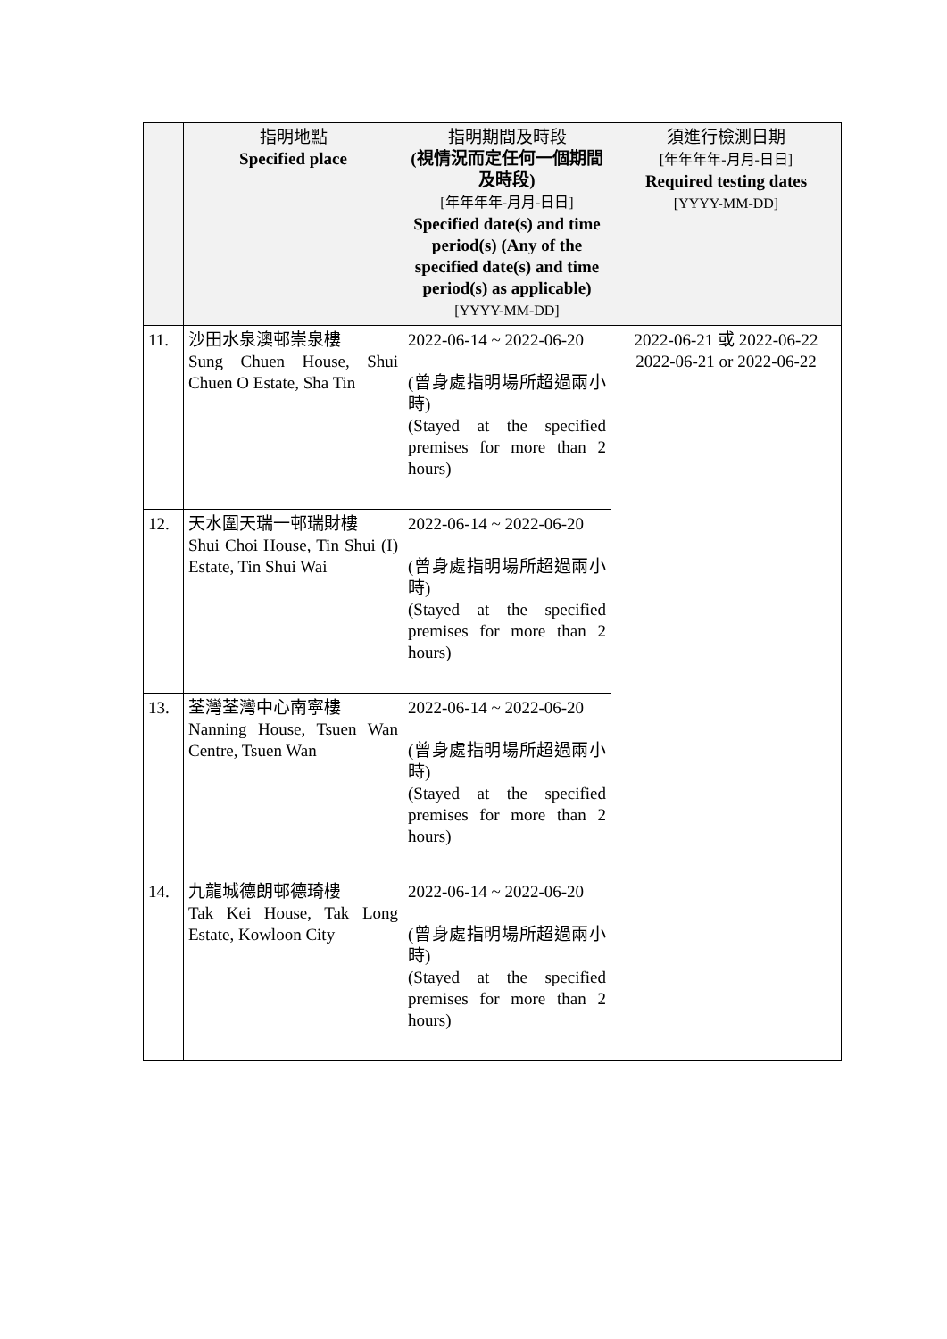| | 指明地點 Specified place | 指明期間及時段 (視情況而定任何一個期間及時段) [年年年年-月月-日日] Specified date(s) and time period(s) (Any of the specified date(s) and time period(s) as applicable) [YYYY-MM-DD] | 須進行檢測日期 [年年年年-月月-日日] Required testing dates [YYYY-MM-DD] |
| --- | --- | --- | --- |
| 11. | 沙田水泉澳邨崇泉樓 Sung Chuen House, Shui Chuen O Estate, Sha Tin | 2022-06-14 ~ 2022-06-20 (曾身處指明場所超過兩小時) (Stayed at the specified premises for more than 2 hours) | 2022-06-21 或 2022-06-22 2022-06-21 or 2022-06-22 |
| 12. | 天水圍天瑞一邨瑞財樓 Shui Choi House, Tin Shui (I) Estate, Tin Shui Wai | 2022-06-14 ~ 2022-06-20 (曾身處指明場所超過兩小時) (Stayed at the specified premises for more than 2 hours) | |
| 13. | 荃灣荃灣中心南寧樓 Nanning House, Tsuen Wan Centre, Tsuen Wan | 2022-06-14 ~ 2022-06-20 (曾身處指明場所超過兩小時) (Stayed at the specified premises for more than 2 hours) | |
| 14. | 九龍城德朗邨德琦樓 Tak Kei House, Tak Long Estate, Kowloon City | 2022-06-14 ~ 2022-06-20 (曾身處指明場所超過兩小時) (Stayed at the specified premises for more than 2 hours) | |